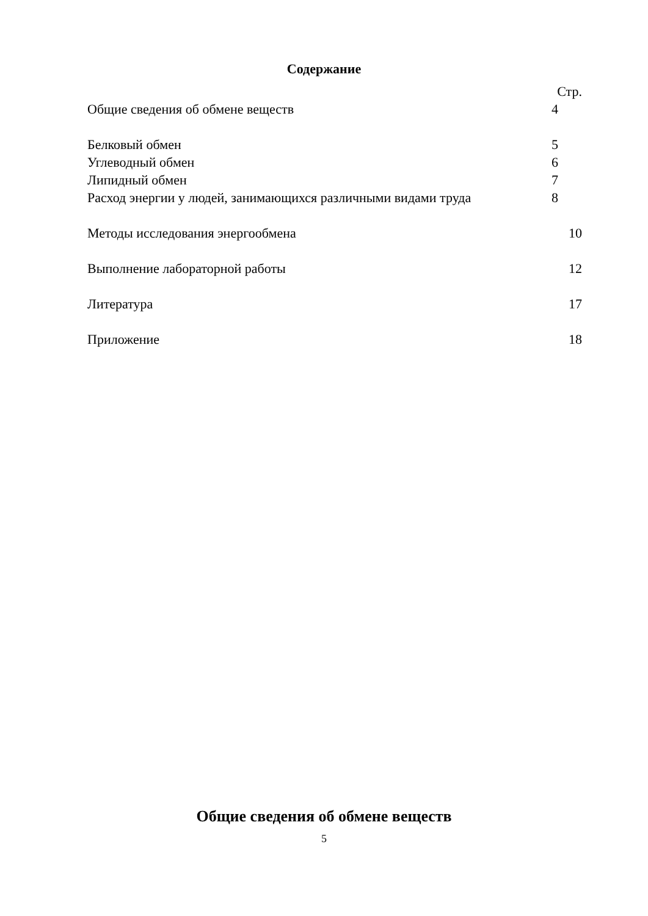Содержание
Стр.
Общие сведения об обмене веществ 4
Белковый обмен 5
Углеводный обмен 6
Липидный обмен 7
Расход энергии у людей, занимающихся различными видами труда 8
Методы исследования энергообмена 10
Выполнение лабораторной работы 12
Литература 17
Приложение 18
Общие сведения об обмене веществ
5